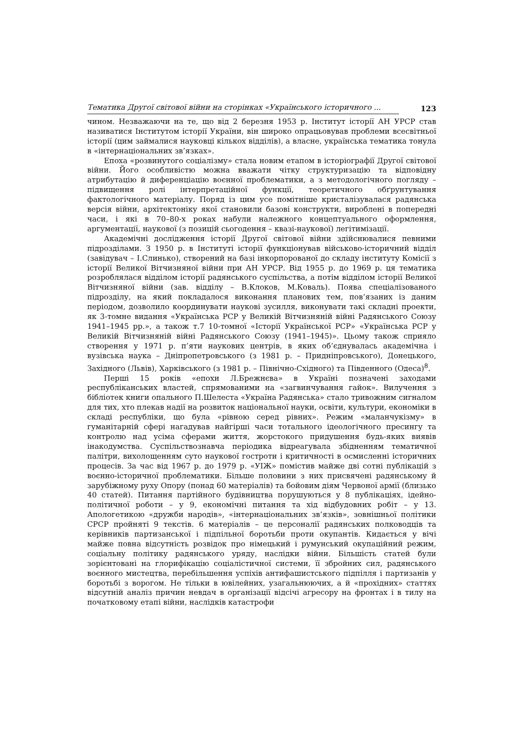Тематика Другої світової війни на сторінках «Українського історичного ... 123
чином. Незважаючи на те, що від 2 березня 1953 р. Інститут історії АН УРСР став називатися Інститутом історії України, він широко опрацьовував проблеми всесвітньої історії (цим займалися науковці кількох відділів), а власне, українська тематика тонула в «інтернаціональних зв’язках».
Епоха «розвинутого соціалізму» стала новим етапом в історіографії Другої світової війни. Його особливістю можна вважати чітку структуризацію та відповідну атрибутацію й диференціацію воєнної проблематики, а з методологічного погляду – підвищення ролі інтерпретаційної функції, теоретичного обґрунтування фактологічного матеріалу. Поряд із цим усе помітніше кристалізувалася радянська версія війни, архітектоніку якої становили базові конструкти, вироблені в попередні часи, і які в 70–80-х роках набули належного концептуального оформлення, аргументації, наукової (з позицій сьогодення – квазі-наукової) легітимізації.
Академічні дослідження історії Другої світової війни здійснювалися певними підрозділами. З 1950 р. в Інституті історії функціонував військово-історичний відділ (завідувач – І.Слинько), створений на базі інкорпорованої до складу інституту Комісії з історії Великої Вітчизняної війни при АН УРСР. Від 1955 р. до 1969 р. ця тематика розроблялася відділом історії радянського суспільства, а потім відділом історії Великої Вітчизняної війни (зав. відділу – В.Клоков, М.Коваль). Поява спеціалізованого підрозділу, на який покладалося виконання планових тем, пов’язаних із даним періодом, дозволило координувати наукові зусилля, виконувати такі складні проекти, як 3-томне видання «Українська РСР у Великій Вітчизняній війні Радянського Союзу 1941–1945 рр.», а також т.7 10-томної «Історії Української РСР» «Українська РСР у Великій Вітчизняній війні Радянського Союзу (1941–1945)». Цьому також сприяло створення у 1971 р. п’яти наукових центрів, в яких об’єднувалась академічна і вузівська наука – Дніпропетровського (з 1981 р. – Придніпровського), Донецького, Західного (Львів), Харківського (з 1981 р. – Північно-Східного) та Південного (Одеса)<sup>8</sup>.
Перші 15 років «епохи Л.Брежнєва» в Україні позначені заходами республіканських властей, спрямованими на «загвинчування гайок». Вилучення з бібліотек книги опального П.Шелеста «Україна Радянська» стало тривожним сигналом для тих, хто плекав надії на розвиток національної науки, освіти, культури, економіки в складі республіки, що була «рівною серед рівних». Режим «маланчукізму» в гуманітарній сфері нагадував найгірші часи тотального ідеологічного пресингу та контролю над усіма сферами життя, жорстокого придушення будь-яких виявів інакодумства. Суспільствознавча періодика відреагувала збідненням тематичної палітри, вихолощенням суто наукової гостроти і критичності в осмисленні історичних процесів. За час від 1967 р. до 1979 р. «УІЖ» помістив майже дві сотні публікацій з воєнно-історичної проблематики. Більше половини з них присвячені радянському й зарубіжному руху Опору (понад 60 матеріалів) та бойовим діям Червоної армії (близько 40 статей). Питання партійного будівництва порушуються у 8 публікаціях, ідейно-політичної роботи – у 9, економічні питання та хід відбудовних робіт – у 13. Апологетикою «дружби народів», «інтернаціональних зв’язків», зовнішньої політики СРСР пройняті 9 текстів. 6 матеріалів – це персоналії радянських полководців та керівників партизанської і підпільної боротьби проти окупантів. Кидається у вічі майже повна відсутність розвідок про німецький і румунський окупаційний режим, соціальну політику радянського уряду, наслідки війни. Більшість статей були зорієнтовані на глорифікацію соціалістичної системи, її збройних сил, радянського воєнного мистецтва, перебільшення успіхів антифашистського підпілля і партизанів у боротьбі з ворогом. Не тільки в ювілейних, узагальнюючих, а й «прохідних» статтях відсутній аналіз причин невдач в організації відсічі агресору на фронтах і в тилу на початковому етапі війни, наслідків катастрофи